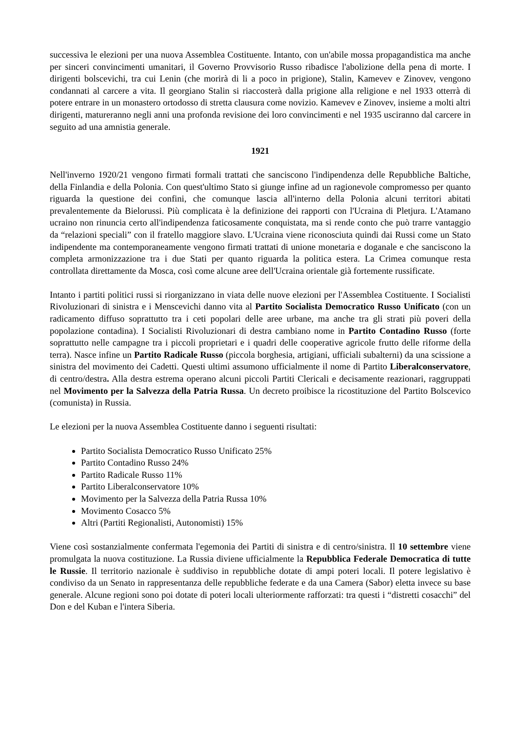successiva le elezioni per una nuova Assemblea Costituente. Intanto, con un'abile mossa propagandistica ma anche per sinceri convincimenti umanitari, il Governo Provvisorio Russo ribadisce l'abolizione della pena di morte. I dirigenti bolscevichi, tra cui Lenin (che morirà di li a poco in prigione), Stalin, Kamevev e Zinovev, vengono condannati al carcere a vita. Il georgiano Stalin si riaccosterà dalla prigione alla religione e nel 1933 otterrà di potere entrare in un monastero ortodosso di stretta clausura come novizio. Kamevev e Zinovev, insieme a molti altri dirigenti, matureranno negli anni una profonda revisione dei loro convincimenti e nel 1935 usciranno dal carcere in seguito ad una amnistia generale.
1921
Nell'inverno 1920/21 vengono firmati formali trattati che sanciscono l'indipendenza delle Repubbliche Baltiche, della Finlandia e della Polonia. Con quest'ultimo Stato si giunge infine ad un ragionevole compromesso per quanto riguarda la questione dei confini, che comunque lascia all'interno della Polonia alcuni territori abitati prevalentemente da Bielorussi. Più complicata è la definizione dei rapporti con l'Ucraina di Pletjura. L'Atamano ucraino non rinuncia certo all'indipendenza faticosamente conquistata, ma si rende conto che può trarre vantaggio da “relazioni speciali” con il fratello maggiore slavo. L'Ucraina viene riconosciuta quindi dai Russi come un Stato indipendente ma contemporaneamente vengono firmati trattati di unione monetaria e doganale e che sanciscono la completa armonizzazione tra i due Stati per quanto riguarda la politica estera. La Crimea comunque resta controllata direttamente da Mosca, così come alcune aree dell'Ucraina orientale già fortemente russificate.
Intanto i partiti politici russi si riorganizzano in viata delle nuove elezioni per l'Assemblea Costituente. I Socialisti Rivoluzionari di sinistra e i Menscevichi danno vita al Partito Socialista Democratico Russo Unificato (con un radicamento diffuso soprattutto tra i ceti popolari delle aree urbane, ma anche tra gli strati più poveri della popolazione contadina). I Socialisti Rivoluzionari di destra cambiano nome in Partito Contadino Russo (forte soprattutto nelle campagne tra i piccoli proprietari e i quadri delle cooperative agricole frutto delle riforme della terra). Nasce infine un Partito Radicale Russo (piccola borghesia, artigiani, ufficiali subalterni) da una scissione a sinistra del movimento dei Cadetti. Questi ultimi assumono ufficialmente il nome di Partito Liberalconservatore, di centro/destra. Alla destra estrema operano alcuni piccoli Partiti Clericali e decisamente reazionari, raggruppati nel Movimento per la Salvezza della Patria Russa. Un decreto proibisce la ricostituzione del Partito Bolscevico (comunista) in Russia.
Le elezioni per la nuova Assemblea Costituente danno i seguenti risultati:
Partito Socialista Democratico Russo Unificato 25%
Partito Contadino Russo 24%
Partito Radicale Russo 11%
Partito Liberalconservatore 10%
Movimento per la Salvezza della Patria Russa 10%
Movimento Cosacco 5%
Altri (Partiti Regionalisti, Autonomisti) 15%
Viene così sostanzialmente confermata l'egemonia dei Partiti di sinistra e di centro/sinistra. Il 10 settembre viene promulgata la nuova costituzione. La Russia diviene ufficialmente la Repubblica Federale Democratica di tutte le Russie. Il territorio nazionale è suddiviso in repubbliche dotate di ampi poteri locali. Il potere legislativo è condiviso da un Senato in rappresentanza delle repubbliche federate e da una Camera (Sabor) eletta invece su base generale. Alcune regioni sono poi dotate di poteri locali ulteriormente rafforzati: tra questi i “distretti cosacchi” del Don e del Kuban e l'intera Siberia.